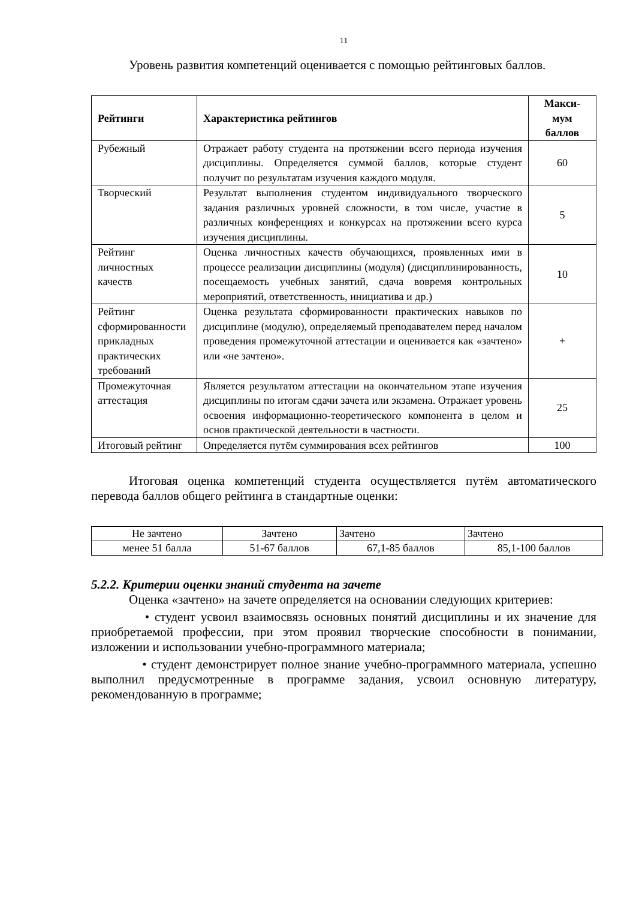11
Уровень развития компетенций оценивается с помощью рейтинговых баллов.
| Рейтинги | Характеристика рейтингов | Макси- мум баллов |
| --- | --- | --- |
| Рубежный | Отражает работу студента на протяжении всего периода изучения дисциплины. Определяется суммой баллов, которые студент получит по результатам изучения каждого модуля. | 60 |
| Творческий | Результат выполнения студентом индивидуального творческого задания различных уровней сложности, в том числе, участие в различных конференциях и конкурсах на протяжении всего курса изучения дисциплины. | 5 |
| Рейтинг личностных качеств | Оценка личностных качеств обучающихся, проявленных ими в процессе реализации дисциплины (модуля) (дисциплинированность, посещаемость учебных занятий, сдача вовремя контрольных мероприятий, ответственность, инициатива и др.) | 10 |
| Рейтинг сформированности прикладных практических требований | Оценка результата сформированности практических навыков по дисциплине (модулю), определяемый преподавателем перед началом проведения промежуточной аттестации и оценивается как «зачтено» или «не зачтено». | + |
| Промежуточная аттестация | Является результатом аттестации на окончательном этапе изучения дисциплины по итогам сдачи зачета или экзамена. Отражает уровень освоения информационно-теоретического компонента в целом и основ практической деятельности в частности. | 25 |
| Итоговый рейтинг | Определяется путём суммирования всех рейтингов | 100 |
Итоговая оценка компетенций студента осуществляется путём автоматического перевода баллов общего рейтинга в стандартные оценки:
| Не зачтено | Зачтено | Зачтено | Зачтено |
| менее 51 балла | 51-67 баллов | 67,1-85 баллов | 85,1-100 баллов |
5.2.2. Критерии оценки знаний студента на зачете
Оценка «зачтено» на зачете определяется на основании следующих критериев:
• студент усвоил взаимосвязь основных понятий дисциплины и их значение для приобретаемой профессии, при этом проявил творческие способности в понимании, изложении и использовании учебно-программного материала;
• студент демонстрирует полное знание учебно-программного материала, успешно выполнил предусмотренные в программе задания, усвоил основную литературу, рекомендованную в программе;